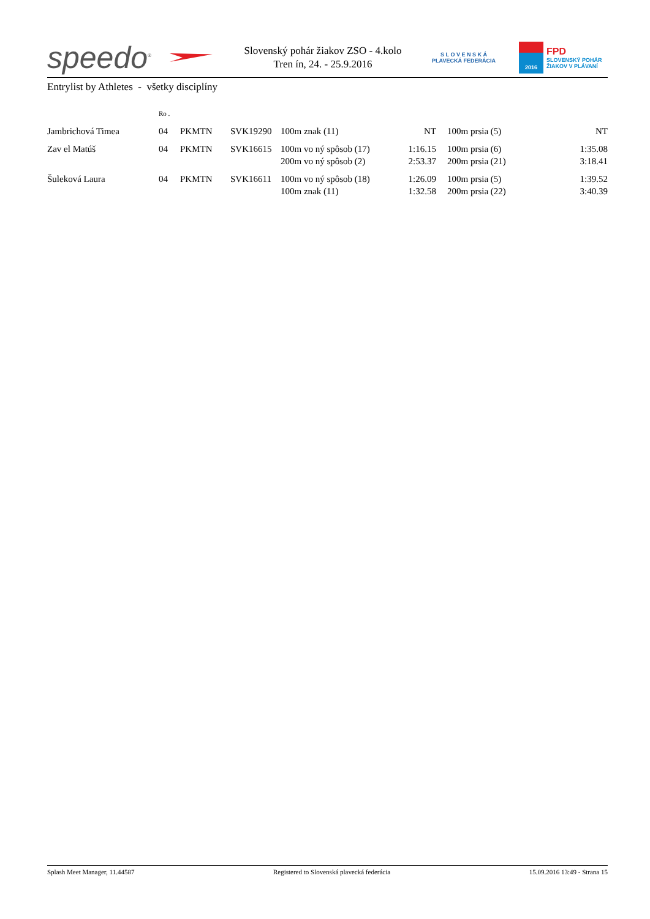speedo<sup>®</sup>
Slovenský pohár žiakov ZSO - 4.kolo
Tren ín, 24. - 25.9.2016
S L O V E N S K Á
PLAVECKÁ FEDERÁCIA
2016
FPD
SLOVENSKÝ POHÁR
ŽIAKOV V PLÁVANÍ
Entrylist by Athletes - všetky disciplíny
| | Ro . | | | | | | | |
| Jambrichová Timea | 04 | PKMTN | SVK19290 | 100m znak (11) | NT | | 100m prsia (5) | NT |
| Zav el Matúš | 04 | PKMTN | SVK16615 | 100m vo ný spôsob (17) | 1:16.15 | | 100m prsia (6) | 1:35.08 |
| | | | | 200m vo ný spôsob (2) | 2:53.37 | | 200m prsia (21) | 3:18.41 |
| Šuleková Laura | 04 | PKMTN | SVK16611 | 100m vo ný spôsob (18) | 1:26.09 | | 100m prsia (5) | 1:39.52 |
| | | | | 100m znak (11) | 1:32.58 | | 200m prsia (22) | 3:40.39 |
Splash Meet Manager, 11.44587 Registered to Slovenská plavecká federácia 15.09.2016 13:49 - Strana 15